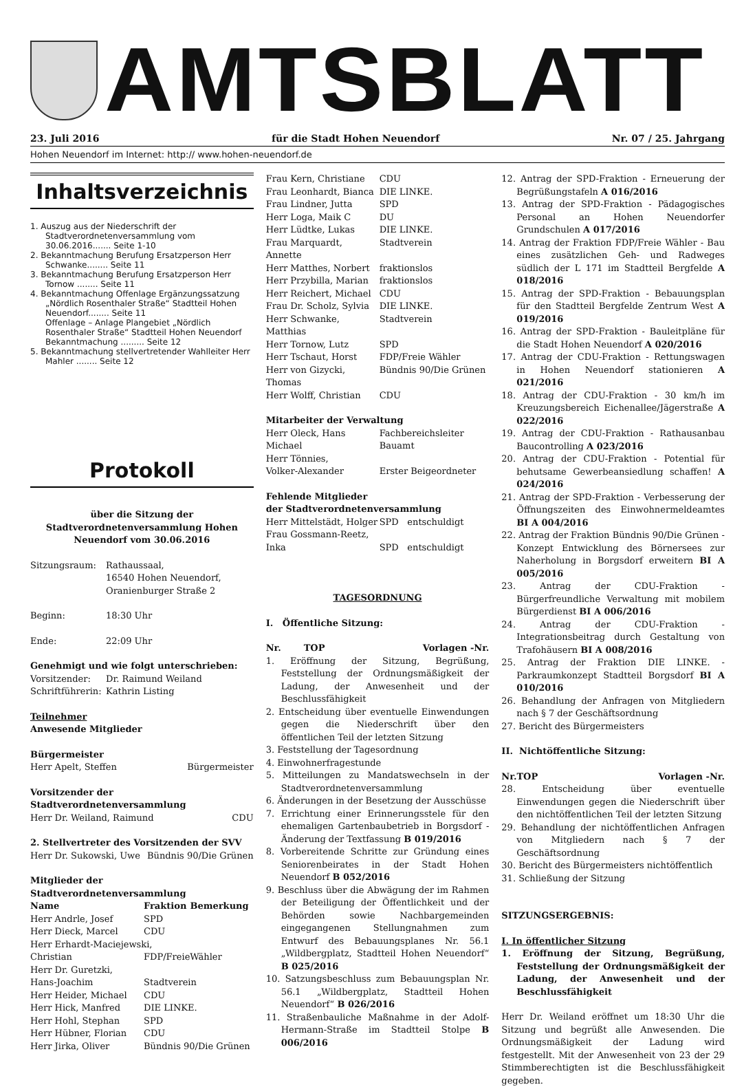AMTSBLATT
23. Juli 2016 für die Stadt Hohen Neuendorf Nr. 07 / 25. Jahrgang
Hohen Neuendorf im Internet: http:// www.hohen-neuendorf.de
Inhaltsverzeichnis
1. Auszug aus der Niederschrift der Stadtverordnetenversammlung vom 30.06.2016....... Seite 1-10
2. Bekanntmachung Berufung Ersatzperson Herr Schwanke........ Seite 11
3. Bekanntmachung Berufung Ersatzperson Herr Tornow ........ Seite 11
4. Bekanntmachung Offenlage Ergänzungssatzung „Nördlich Rosenthaler Straße“ Stadtteil Hohen Neuendorf........ Seite 11
Offenlage – Anlage Plangebiet „Nördlich Rosenthaler Straße“ Stadtteil Hohen Neuendorf Bekanntmachung ......... Seite 12
5. Bekanntmachung stellvertretender Wahlleiter Herr Mahler ........ Seite 12
Protokoll
über die Sitzung der Stadtverordnetenversammlung Hohen Neuendorf vom 30.06.2016
| Sitzungsraum: | Rathaussaal, 16540 Hohen Neuendorf, Oranienburger Straße 2 |
| Beginn: | 18:30 Uhr |
| Ende: | 22:09 Uhr |
Genehmigt und wie folgt unterschrieben:
| Vorsitzender: | Dr. Raimund Weiland |
| Schriftführerin: | Kathrin Listing |
Teilnehmer
Anwesende Mitglieder
Bürgermeister
| Herr Apelt, Steffen | Bürgermeister |
Vorsitzender der Stadtverordnetenversammlung
| Herr Dr. Weiland, Raimund | CDU |
2. Stellvertreter des Vorsitzenden der SVV
| Herr Dr. Sukowski, Uwe | Bündnis 90/Die Grünen |
Mitglieder der Stadtverordnetenversammlung
| Name | Fraktion | Bemerkung |
| --- | --- | --- |
| Herr Andrle, Josef | SPD | |
| Herr Dieck, Marcel | CDU | |
| Herr Erhardt-Maciejewski, | | |
| Christian | FDP/FreieWähler | |
| Herr Dr. Guretzki, | | |
| Hans-Joachim | Stadtverein | |
| Herr Heider, Michael | CDU | |
| Herr Hick, Manfred | DIE LINKE. | |
| Herr Hohl, Stephan | SPD | |
| Herr Hübner, Florian | CDU | |
| Herr Jirka, Oliver | Bündnis 90/Die Grünen | |
| Frau Kern, Christiane | CDU |
| Frau Leonhardt, Bianca | DIE LINKE. |
| Frau Lindner, Jutta | SPD |
| Herr Loga, Maik C | DU |
| Herr Lüdtke, Lukas | DIE LINKE. |
| Frau Marquardt, Annette | Stadtverein |
| Herr Matthes, Norbert | fraktionslos |
| Herr Przybilla, Marian | fraktionslos |
| Herr Reichert, Michael | CDU |
| Frau Dr. Scholz, Sylvia | DIE LINKE. |
| Herr Schwanke, Matthias | Stadtverein |
| Herr Tornow, Lutz | SPD |
| Herr Tschaut, Horst | FDP/Freie Wähler |
| Herr von Gizycki, Thomas | Bündnis 90/Die Grünen |
| Herr Wolff, Christian | CDU |
Mitarbeiter der Verwaltung
| Herr Oleck, Hans Michael | Fachbereichsleiter Bauamt |
| Herr Tönnies, Volker-Alexander | Erster Beigeordneter |
Fehlende Mitglieder
der Stadtverordnetenversammlung
| Herr Mittelstädt, Holger | SPD | entschuldigt |
| Frau Gossmann-Reetz, Inka | SPD | entschuldigt |
TAGESORDNUNG
I. Öffentliche Sitzung:
| Nr. | TOP | Vorlagen -Nr. |
| --- | --- | --- |
1. Eröffnung der Sitzung, Begrüßung, Feststellung der Ordnungsmäßigkeit der Ladung, der Anwesenheit und der Beschlussfähigkeit
2. Entscheidung über eventuelle Einwendungen gegen die Niederschrift über den öffentlichen Teil der letzten Sitzung
3. Feststellung der Tagesordnung
4. Einwohnerfragestunde
5. Mitteilungen zu Mandatswechseln in der Stadtverordnetenversammlung
6. Änderungen in der Besetzung der Ausschüsse
7. Errichtung einer Erinnerungsstele für den ehemaligen Gartenbaubetrieb in Borgsdorf - Änderung der Textfassung B 019/2016
8. Vorbereitende Schritte zur Gründung eines Seniorenbeirates in der Stadt Hohen Neuendorf B 052/2016
9. Beschluss über die Abwägung der im Rahmen der Beteiligung der Öffentlichkeit und der Behörden sowie Nachbargemeinden eingegangenen Stellungnahmen zum Entwurf des Bebauungsplanes Nr. 56.1 „Wildbergplatz, Stadtteil Hohen Neuendorf“ B 025/2016
10. Satzungsbeschluss zum Bebauungsplan Nr. 56.1 „Wildbergplatz, Stadtteil Hohen Neuendorf“ B 026/2016
11. Straßenbauliche Maßnahme in der Adolf-Hermann-Straße im Stadtteil Stolpe B 006/2016
12. Antrag der SPD-Fraktion - Erneuerung der Begrüßungstafeln A 016/2016
13. Antrag der SPD-Fraktion - Pädagogisches Personal an Hohen Neuendorfer Grundschulen A 017/2016
14. Antrag der Fraktion FDP/Freie Wähler - Bau eines zusätzlichen Geh- und Radweges südlich der L 171 im Stadtteil Bergfelde A 018/2016
15. Antrag der SPD-Fraktion - Bebauungsplan für den Stadtteil Bergfelde Zentrum West A 019/2016
16. Antrag der SPD-Fraktion - Bauleitpläne für die Stadt Hohen Neuendorf A 020/2016
17. Antrag der CDU-Fraktion - Rettungswagen in Hohen Neuendorf stationieren A 021/2016
18. Antrag der CDU-Fraktion - 30 km/h im Kreuzungsbereich Eichenallee/Jägerstraße A 022/2016
19. Antrag der CDU-Fraktion - Rathausanbau Baucontrolling A 023/2016
20. Antrag der CDU-Fraktion - Potential für behutsame Gewerbeansiedlung schaffen! A 024/2016
21. Antrag der SPD-Fraktion - Verbesserung der Öffnungszeiten des Einwohnermeldeamtes BI A 004/2016
22. Antrag der Fraktion Bündnis 90/Die Grünen - Konzept Entwicklung des Börnersees zur Naherholung in Borgsdorf erweitern BI A 005/2016
23. Antrag der CDU-Fraktion - Bürgerfreundliche Verwaltung mit mobilem Bürgerdienst BI A 006/2016
24. Antrag der CDU-Fraktion - Integrationsbeitrag durch Gestaltung von Trafohäusern BI A 008/2016
25. Antrag der Fraktion DIE LINKE. - Parkraumkonzept Stadtteil Borgsdorf BI A 010/2016
26. Behandlung der Anfragen von Mitgliedern nach § 7 der Geschäftsordnung
27. Bericht des Bürgermeisters
II. Nichtöffentliche Sitzung:
| Nr. | TOP | Vorlagen -Nr. |
| --- | --- | --- |
28. Entscheidung über eventuelle Einwendungen gegen die Niederschrift über den nichtöffentlichen Teil der letzten Sitzung
29. Behandlung der nichtöffentlichen Anfragen von Mitgliedern nach § 7 der Geschäftsordnung
30. Bericht des Bürgermeisters nichtöffentlich
31. Schließung der Sitzung
SITZUNGSERGEBNIS:
I. In öffentlicher Sitzung
1. Eröffnung der Sitzung, Begrüßung, Feststellung der Ordnungsmäßigkeit der Ladung, der Anwesenheit und der Beschlussfähigkeit
Herr Dr. Weiland eröffnet um 18:30 Uhr die Sitzung und begrüßt alle Anwesenden. Die Ordnungsmäßigkeit der Ladung wird festgestellt. Mit der Anwesenheit von 23 der 29 Stimmberechtigten ist die Beschlussfähigkeit gegeben.